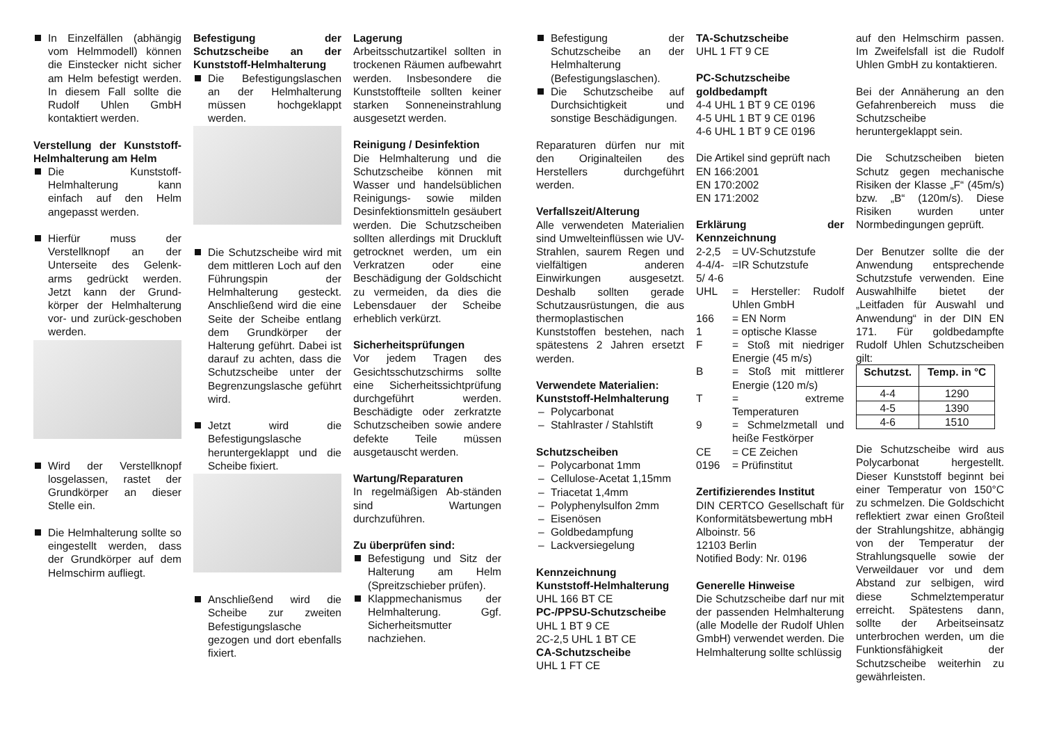In Einzelfällen (abhängig vom Helmmodell) können die Einstecker nicht sicher am Helm befestigt werden. In diesem Fall sollte die Rudolf Uhlen GmbH kontaktiert werden.
Verstellung der Kunststoff-Helmhalterung am Helm
Die Kunststoff-Helmhalterung kann einfach auf den Helm angepasst werden.
Hierfür muss der Verstellknopf an der Unterseite des Gelenk-arms gedrückt werden. Jetzt kann der Grund-körper der Helmhalterung vor- und zurück-geschoben werden.
Wird der Verstellknopf losgelassen, rastet der Grundkörper an dieser Stelle ein.
Die Helmhalterung sollte so eingestellt werden, dass der Grundkörper auf dem Helmschirm aufliegt.
Befestigung der Schutzscheibe an der Kunststoff-Helmhalterung
Die Befestigungslaschen an der Helmhalterung müssen hochgeklappt werden.
Die Schutzscheibe wird mit dem mittleren Loch auf den Führungspin der Helmhalterung gesteckt. Anschließend wird die eine Seite der Scheibe entlang dem Grundkörper der Halterung geführt. Dabei ist darauf zu achten, dass die Schutzscheibe unter der Begrenzungslasche geführt wird.
Jetzt wird die Befestigungslasche heruntergeklappt und die Scheibe fixiert.
Anschließend wird die Scheibe zur zweiten Befestigungslasche gezogen und dort ebenfalls fixiert.
Lagerung
Arbeitsschutzartikel sollten in trockenen Räumen aufbewahrt werden. Insbesondere die Kunststoffteile sollten keiner starken Sonneneinstrahlung ausgesetzt werden.
Reinigung / Desinfektion
Die Helmhalterung und die Schutzscheibe können mit Wasser und handelsüblichen Reinigungs- sowie milden Desinfektionsmitteln gesäubert werden. Die Schutzscheiben sollten allerdings mit Druckluft getrocknet werden, um ein Verkratzen oder eine Beschädigung der Goldschicht zu vermeiden, da dies die Lebensdauer der Scheibe erheblich verkürzt.
Sicherheitsprüfungen
Vor jedem Tragen des Gesichtsschutzschirms sollte eine Sicherheitssichtprüfung durchgeführt werden. Beschädigte oder zerkratzte Schutzscheiben sowie andere defekte Teile müssen ausgetauscht werden.
Wartung/Reparaturen
In regelmäßigen Ab-ständen sind Wartungen durchzuführen.
Zu überprüfen sind:
Befestigung und Sitz der Halterung am Helm (Spreitzschieber prüfen).
Klappmechanismus der Helmhalterung. Ggf. Sicherheitsmutter nachziehen.
Befestigung der Schutzscheibe an der Helmhalterung (Befestigungslaschen).
Die Schutzscheibe auf Durchsichtigkeit und sonstige Beschädigungen.
Reparaturen dürfen nur mit den Originalteilen des Herstellers durchgeführt werden.
Verfallszeit/Alterung
Alle verwendeten Materialien sind Umwelteinflüssen wie UV-Strahlen, saurem Regen und vielfältigen anderen Einwirkungen ausgesetzt. Deshalb sollten gerade Schutzausrüstungen, die aus thermoplastischen Kunststoffen bestehen, nach spätestens 2 Jahren ersetzt werden.
Verwendete Materialien:
Kunststoff-Helmhalterung
Polycarbonat
Stahlraster / Stahlstift
Schutzscheiben
Polycarbonat 1mm
Cellulose-Acetat 1,15mm
Triacetat 1,4mm
Polyphenylsulfon 2mm
Eisenösen
Goldbedampfung
Lackversiegelung
Kennzeichnung
Kunststoff-Helmhalterung
UHL 166 BT CE
PC-/PPSU-Schutzscheibe
UHL 1 BT 9 CE
2C-2,5 UHL 1 BT CE
CA-Schutzscheibe
UHL 1 FT CE
TA-Schutzscheibe
UHL 1 FT 9 CE
PC-Schutzscheibe goldbedampft
4-4 UHL 1 BT 9 CE 0196
4-5 UHL 1 BT 9 CE 0196
4-6 UHL 1 BT 9 CE 0196
Die Artikel sind geprüft nach
EN 166:2001
EN 170:2002
EN 171:2002
Erklärung der Kennzeichnung
2-2,5 = UV-Schutzstufe
4-4/4-5/ 4-6 =IR Schutzstufe
UHL = Hersteller: Rudolf Uhlen GmbH
166 = EN Norm
1 = optische Klasse
F = Stoß mit niedriger Energie (45 m/s)
B = Stoß mit mittlerer Energie (120 m/s)
T = extreme Temperaturen
9 = Schmelzmetall und heiße Festkörper
CE = CE Zeichen
0196 = Prüfinstitut
Zertifizierendes Institut
DIN CERTCO Gesellschaft für Konformitätsbewertung mbH
Alboinstr. 56
12103 Berlin
Notified Body: Nr. 0196
Generelle Hinweise
Die Schutzscheibe darf nur mit der passenden Helmhalterung (alle Modelle der Rudolf Uhlen GmbH) verwendet werden. Die Helmhalterung sollte schlüssig
auf den Helmschirm passen. Im Zweifelsfall ist die Rudolf Uhlen GmbH zu kontaktieren.
Bei der Annäherung an den Gefahrenbereich muss die Schutzscheibe heruntergeklappt sein.
Die Schutzscheiben bieten Schutz gegen mechanische Risiken der Klasse „F“ (45m/s) bzw. „B“ (120m/s). Diese Risiken wurden unter Normbedingungen geprüft.
Der Benutzer sollte die der Anwendung entsprechende Schutzstufe verwenden. Eine Auswahlhilfe bietet der „Leitfaden für Auswahl und Anwendung“ in der DIN EN 171. Für goldbedampfte Rudolf Uhlen Schutzscheiben gilt:
| Schutzst. | Temp. in °C |
| --- | --- |
| 4-4 | 1290 |
| 4-5 | 1390 |
| 4-6 | 1510 |
Die Schutzscheibe wird aus Polycarbonat hergestellt. Dieser Kunststoff beginnt bei einer Temperatur von 150°C zu schmelzen. Die Goldschicht reflektiert zwar einen Großteil der Strahlungshitze, abhängig von der Temperatur der Strahlungsquelle sowie der Verweildauer vor und dem Abstand zur selbigen, wird diese Schmelztemperatur erreicht. Spätestens dann, sollte der Arbeitseinsatz unterbrochen werden, um die Funktionsfähigkeit der Schutzscheibe weiterhin zu gewährleisten.